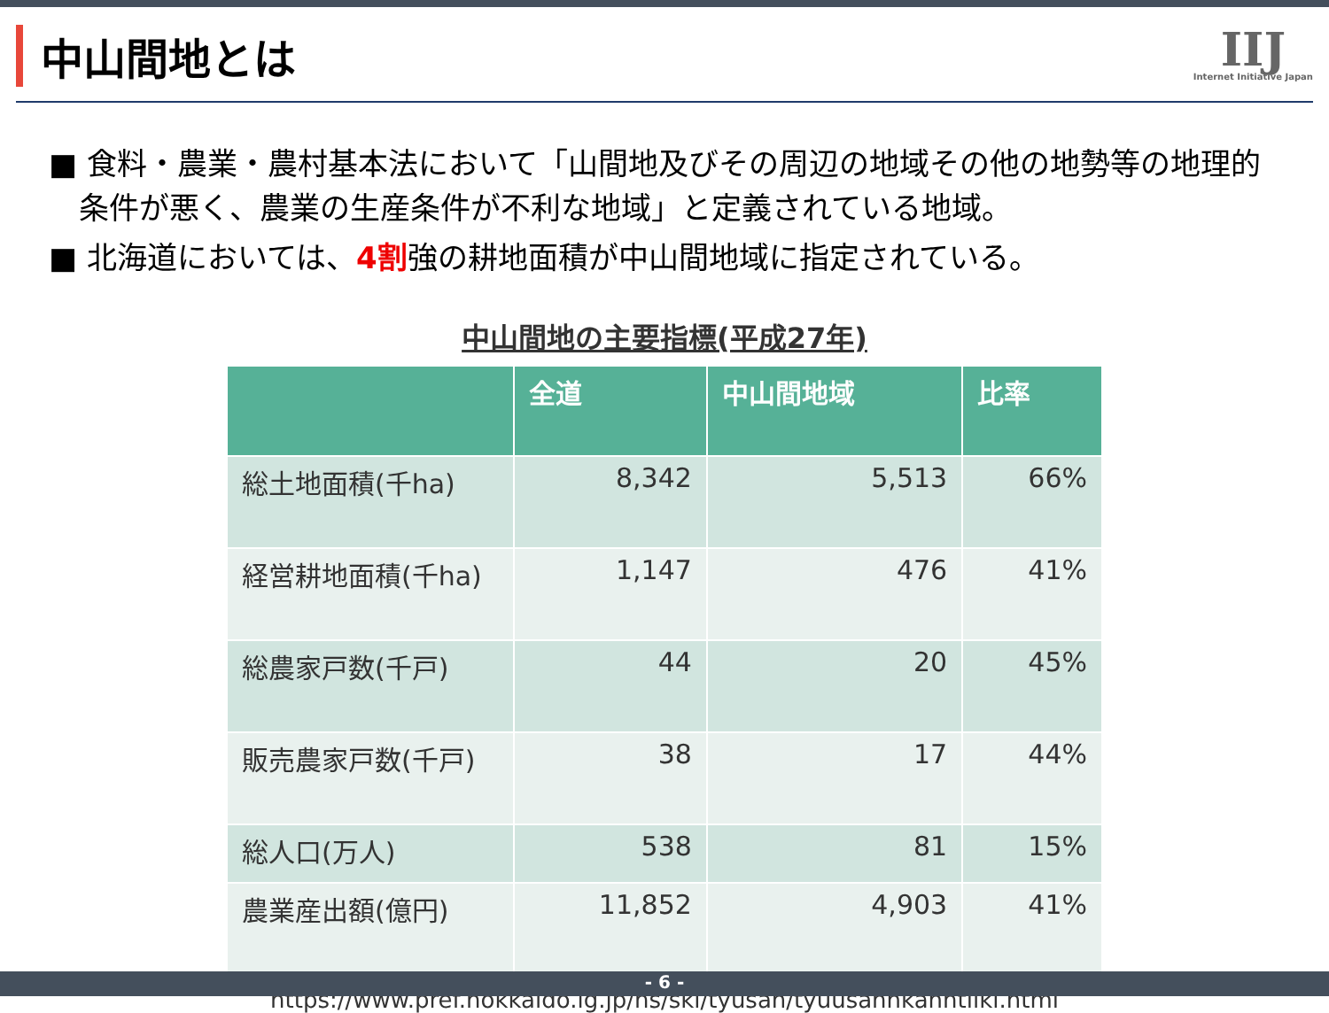中山間地とは
IIJ
Internet Initiative Japan
■ 食料・農業・農村基本法において「山間地及びその周辺の地域その他の地勢等の地理的条件が悪く、農業の生産条件が不利な地域」と定義されている地域。
■ 北海道においては、4割強の耕地面積が中山間地域に指定されている。
中山間地の主要指標(平成27年)
| | 全道 | 中山間地域 | 比率 |
| --- | --- | --- | --- |
| 総土地面積(千ha) | 8,342 | 5,513 | 66% |
| 経営耕地面積(千ha) | 1,147 | 476 | 41% |
| 総農家戸数(千戸) | 44 | 20 | 45% |
| 販売農家戸数(千戸) | 38 | 17 | 44% |
| 総人口(万人) | 538 | 81 | 15% |
| 農業産出額(億円) | 11,852 | 4,903 | 41% |
https://www.pref.hokkaido.lg.jp/ns/ski/tyusan/tyuusannkanntiiki.html
- 6 -